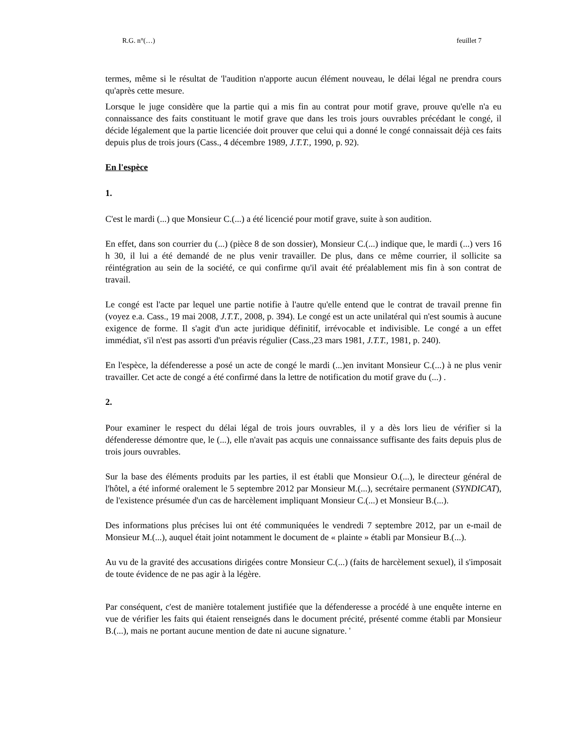R.G. n°(…) feuillet 7
termes, même si le résultat de 'l'audition n'apporte aucun élément nouveau, le délai légal ne prendra cours qu'après cette mesure.
Lorsque le juge considère que la partie qui a mis fin au contrat pour motif grave, prouve qu'elle n'a eu connaissance des faits constituant le motif grave que dans les trois jours ouvrables précédant le congé, il décide légalement que la partie licenciée doit prouver que celui qui a donné le congé connaissait déjà ces faits depuis plus de trois jours (Cass., 4 décembre 1989, J.T.T., 1990, p. 92).
En l'espèce
1.
C'est le mardi (...) que Monsieur C.(...) a été licencié pour motif grave, suite à son audition.
En effet, dans son courrier du (...) (pièce 8 de son dossier), Monsieur C.(...) indique que, le mardi (...) vers 16 h 30, il lui a été demandé de ne plus venir travailler. De plus, dans ce même courrier, il sollicite sa réintégration au sein de la société, ce qui confirme qu'il avait été préalablement mis fin à son contrat de travail.
Le congé est l'acte par lequel une partie notifie à l'autre qu'elle entend que le contrat de travail prenne fin (voyez e.a. Cass., 19 mai 2008, J.T.T., 2008, p. 394). Le congé est un acte unilatéral qui n'est soumis à aucune exigence de forme. Il s'agit d'un acte juridique définitif, irrévocable et indivisible. Le congé a un effet immédiat, s'il n'est pas assorti d'un préavis régulier (Cass.,23 mars 1981, J.T.T., 1981, p. 240).
En l'espèce, la défenderesse a posé un acte de congé le mardi (...)en invitant Monsieur C.(...) à ne plus venir travailler. Cet acte de congé a été confirmé dans la lettre de notification du motif grave du (...) .
2.
Pour examiner le respect du délai légal de trois jours ouvrables, il y a dès lors lieu de vérifier si la défenderesse démontre que, le (...), elle n'avait pas acquis une connaissance suffisante des faits depuis plus de trois jours ouvrables.
Sur la base des éléments produits par les parties, il est établi que Monsieur O.(...), le directeur général de l'hôtel, a été informé oralement le 5 septembre 2012 par Monsieur M.(...), secrétaire permanent (SYNDICAT), de l'existence présumée d'un cas de harcèlement impliquant Monsieur C.(...) et Monsieur B.(...).
Des informations plus précises lui ont été communiquées le vendredi 7 septembre 2012, par un e-mail de Monsieur M.(...), auquel était joint notamment le document de « plainte » établi par Monsieur B.(...).
Au vu de la gravité des accusations dirigées contre Monsieur C.(...) (faits de harcèlement sexuel), il s'imposait de toute évidence de ne pas agir à la légère.
Par conséquent, c'est de manière totalement justifiée que la défenderesse a procédé à une enquête interne en vue de vérifier les faits qui étaient renseignés dans le document précité, présenté comme établi par Monsieur B.(...), mais ne portant aucune mention de date ni aucune signature. '